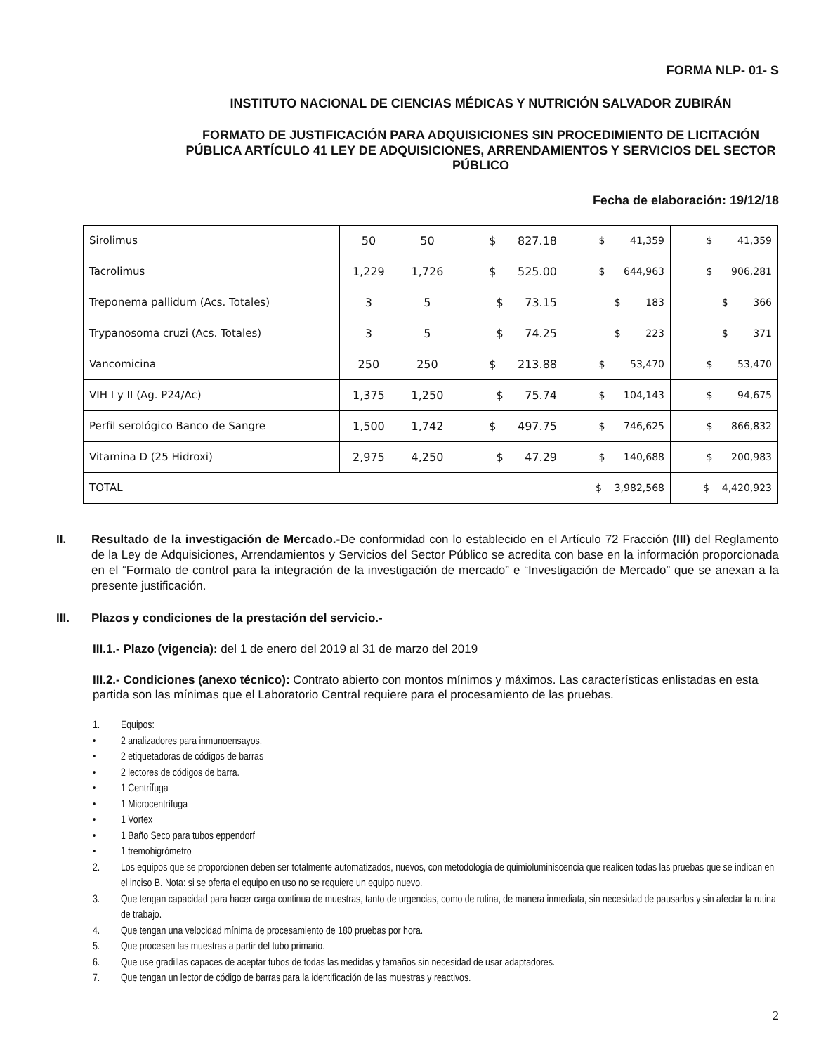FORMA NLP- 01- S
INSTITUTO NACIONAL DE CIENCIAS MÉDICAS Y NUTRICIÓN SALVADOR ZUBIRÁN
FORMATO DE JUSTIFICACIÓN PARA ADQUISICIONES SIN PROCEDIMIENTO DE LICITACIÓN PÚBLICA ARTÍCULO 41 LEY DE ADQUISICIONES, ARRENDAMIENTOS Y SERVICIOS DEL SECTOR PÚBLICO
Fecha de elaboración: 19/12/18
| Sirolimus | 50 | 50 | $ 827.18 | $ 41,359 | $ 41,359 |
| Tacrolimus | 1,229 | 1,726 | $ 525.00 | $ 644,963 | $ 906,281 |
| Treponema pallidum (Acs. Totales) | 3 | 5 | $ 73.15 | $ 183 | $ 366 |
| Trypanosoma cruzi (Acs. Totales) | 3 | 5 | $ 74.25 | $ 223 | $ 371 |
| Vancomicina | 250 | 250 | $ 213.88 | $ 53,470 | $ 53,470 |
| VIH I y II (Ag. P24/Ac) | 1,375 | 1,250 | $ 75.74 | $ 104,143 | $ 94,675 |
| Perfil serológico Banco de Sangre | 1,500 | 1,742 | $ 497.75 | $ 746,625 | $ 866,832 |
| Vitamina D (25 Hidroxi) | 2,975 | 4,250 | $ 47.29 | $ 140,688 | $ 200,983 |
| TOTAL | | | | $ 3,982,568 | $ 4,420,923 |
II. Resultado de la investigación de Mercado.-De conformidad con lo establecido en el Artículo 72 Fracción (III) del Reglamento de la Ley de Adquisiciones, Arrendamientos y Servicios del Sector Público se acredita con base en la información proporcionada en el “Formato de control para la integración de la investigación de mercado” e “Investigación de Mercado” que se anexan a la presente justificación.
III. Plazos y condiciones de la prestación del servicio.-
III.1.- Plazo (vigencia): del 1 de enero del 2019 al 31 de marzo del 2019
III.2.- Condiciones (anexo técnico): Contrato abierto con montos mínimos y máximos. Las características enlistadas en esta partida son las mínimas que el Laboratorio Central requiere para el procesamiento de las pruebas.
1. Equipos:
• 2 analizadores para inmunoensayos.
• 2 etiquetadoras de códigos de barras
• 2 lectores de códigos de barra.
• 1 Centrífuga
• 1 Microcentrífuga
• 1 Vortex
• 1 Baño Seco para tubos eppendorf
• 1 tremohigrómetro
2. Los equipos que se proporcionen deben ser totalmente automatizados, nuevos, con metodología de quimioluminiscencia que realicen todas las pruebas que se indican en el inciso B. Nota: si se oferta el equipo en uso no se requiere un equipo nuevo.
3. Que tengan capacidad para hacer carga continua de muestras, tanto de urgencias, como de rutina, de manera inmediata, sin necesidad de pausarlos y sin afectar la rutina de trabajo.
4. Que tengan una velocidad mínima de procesamiento de 180 pruebas por hora.
5. Que procesen las muestras a partir del tubo primario.
6. Que use gradillas capaces de aceptar tubos de todas las medidas y tamaños sin necesidad de usar adaptadores.
7. Que tengan un lector de código de barras para la identificación de las muestras y reactivos.
2